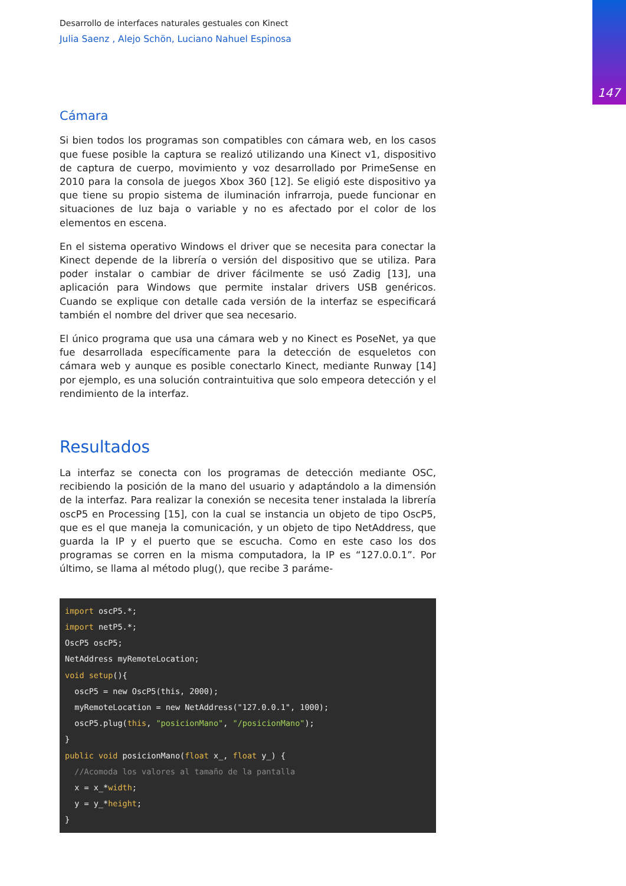147
Desarrollo de interfaces naturales gestuales con Kinect
Julia Saenz , Alejo Schön, Luciano Nahuel Espinosa
Cámara
Si bien todos los programas son compatibles con cámara web, en los casos que fuese posible la captura se realizó utilizando una Kinect v1, dispositivo de captura de cuerpo, movimiento y voz desarrollado por PrimeSense en 2010 para la consola de juegos Xbox 360 [12]. Se eligió este dispositivo ya que tiene su propio sistema de iluminación infrarroja, puede funcionar en situaciones de luz baja o variable y no es afectado por el color de los elementos en escena.
En el sistema operativo Windows el driver que se necesita para conectar la Kinect depende de la librería o versión del dispositivo que se utiliza. Para poder instalar o cambiar de driver fácilmente se usó Zadig [13], una aplicación para Windows que permite instalar drivers USB genéricos. Cuando se explique con detalle cada versión de la interfaz se especificará también el nombre del driver que sea necesario.
El único programa que usa una cámara web y no Kinect es PoseNet, ya que fue desarrollada específicamente para la detección de esqueletos con cámara web y aunque es posible conectarlo Kinect, mediante Runway [14] por ejemplo, es una solución contraintuitiva que solo empeora detección y el rendimiento de la interfaz.
Resultados
La interfaz se conecta con los programas de detección mediante OSC, recibiendo la posición de la mano del usuario y adaptándolo a la dimensión de la interfaz. Para realizar la conexión se necesita tener instalada la librería oscP5 en Processing [15], con la cual se instancia un objeto de tipo OscP5, que es el que maneja la comunicación, y un objeto de tipo NetAddress, que guarda la IP y el puerto que se escucha. Como en este caso los dos programas se corren en la misma computadora, la IP es “127.0.0.1”. Por último, se llama al método plug(), que recibe 3 paráme-
import oscP5.*;
import netP5.*;
OscP5 oscP5;
NetAddress myRemoteLocation;
void setup(){
  oscP5 = new OscP5(this, 2000);
  myRemoteLocation = new NetAddress("127.0.0.1", 1000);
  oscP5.plug(this, "posicionMano", "/posicionMano");
}
public void posicionMano(float x_, float y_) {
  //Acomoda los valores al tamaño de la pantalla
  x = x_*width;
  y = y_*height;
}